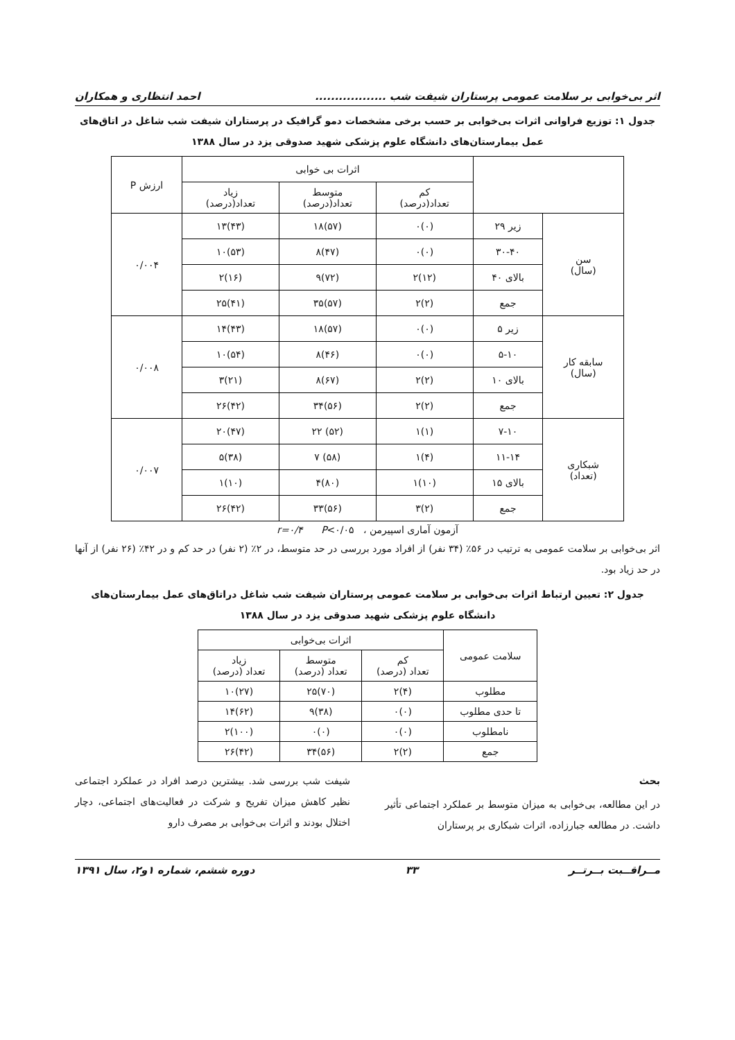اثر بی‌خوابی بر سلامت عمومی پرستاران شیفت شب .................. احمد انتظاری و همکاران
جدول ۱: توزیع فراوانی اثرات بی‌خوابی بر حسب برخی مشخصات دمو گرافیک در پرستاران شیفت شب شاغل در اتاق‌های عمل بیمارستان‌های دانشگاه علوم پزشکی شهید صدوقی یزد در سال ۱۳۸۸
| | | اثرات بی خوابی | | | ارزش P |
| --- | --- | --- | --- | --- | --- |
| | | کم تعداد(درصد) | متوسط تعداد(درصد) | زیاد تعداد(درصد) | |
| سن (سال) | زیر ۲۹ | (۰)۰ | (۵۷)۱۸ | (۴۳)۱۳ | ۰/۰۰۴ |
| | ۳۰-۴۰ | (۰)۰ | (۴۷)۸ | (۵۳)۱۰ | |
| | بالای ۴۰ | (۱۲)۲ | (۷۲)۹ | (۱۶)۲ | |
| | جمع | (۲)۲ | (۵۷)۳۵ | (۴۱)۲۵ | |
| سابقه کار (سال) | زیر ۵ | (۰)۰ | (۵۷)۱۸ | (۴۳)۱۴ | ۰/۰۰۸ |
| | ۵-۱۰ | (۰)۰ | (۴۶)۸ | (۵۴)۱۰ | |
| | بالای ۱۰ | (۲)۲ | (۶۷)۸ | (۲۱)۳ | |
| | جمع | (۲)۲ | (۵۶)۳۴ | (۴۲)۲۶ | |
| شبکاری (تعداد) | ۷-۱۰ | (۱)۱ | (۵۲) ۲۲ | (۴۷)۲۰ | ۰/۰۰۷ |
| | ۱۱-۱۴ | (۴)۱ | (۵۸) ۷ | (۳۸)۵ | |
| | بالای ۱۵ | (۱۰)۱ | (۸۰)۴ | (۱۰)۱ | |
| | جمع | (۲)۳ | (۵۶)۳۳ | (۴۲)۲۶ | |
آزمون آماری اسپیرمن ، r=۰/۴ P<۰/۰۵
اثر بی‌خوابی بر سلامت عمومی به ترتیب در ۵۶٪ (۳۴ نفر) از افراد مورد بررسی در حد متوسط، در ۲٪ (۲ نفر) در حد کم و در ۴۲٪ (۲۶ نفر) از آنها در حد زیاد بود.
جدول ۲: تعیین ارتباط اثرات بی‌خوابی بر سلامت عمومی پرستاران شیفت شب شاغل دراتاق‌های عمل بیمارستان‌های دانشگاه علوم پزشکی شهید صدوقی یزد در سال ۱۳۸۸
| سلامت عمومی | اثرات بی‌خوابی | | |
| --- | --- | --- | --- |
| | کم تعداد (درصد) | متوسط تعداد (درصد) | زیاد تعداد (درصد) |
| مطلوب | (۴)۲ | (۷۰)۲۵ | (۲۷)۱۰ |
| تا حدی مطلوب | (۰)۰ | (۳۸)۹ | (۶۲)۱۴ |
| نامطلوب | (۰)۰ | (۰)۰ | (۱۰۰)۲ |
| جمع | (۲)۲ | (۵۶)۳۴ | (۴۲)۲۶ |
بحث
در این مطالعه، بی‌خوابی به میزان متوسط بر عملکرد اجتماعی تأثیر داشت. در مطالعه جبارزاده، اثرات شبکاری بر پرستاران
شیفت شب بررسی شد. بیشترین درصد افراد در عملکرد اجتماعی نظیر کاهش میزان تفریح و شرکت در فعالیت‌های اجتماعی، دچار اختلال بودند و اثرات بی‌خوابی بر مصرف دارو
مــراقــبت بــرتــر ۳۳ دوره ششم، شماره ۱و۲، سال ۱۳۹۱